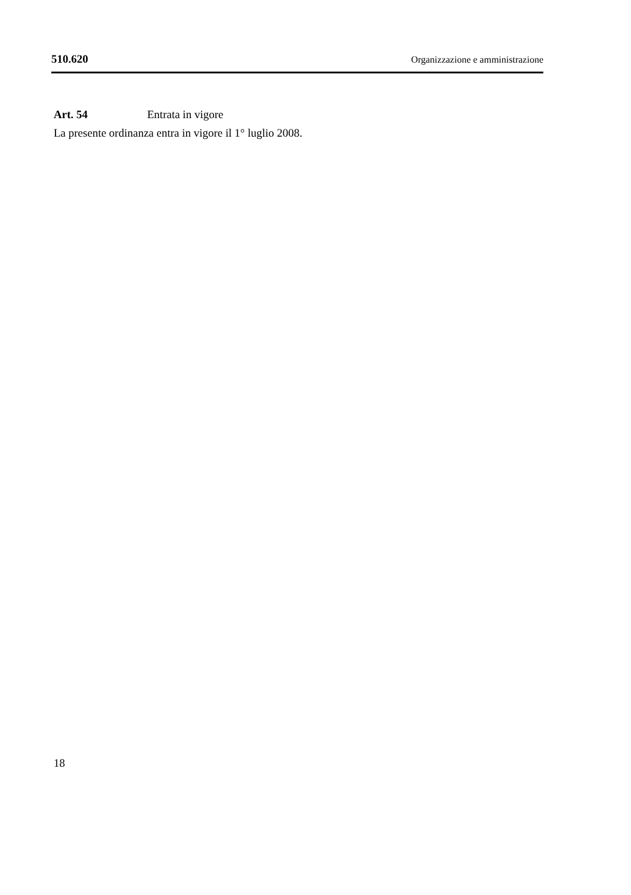510.620 Organizzazione e amministrazione
Art. 54 Entrata in vigore
La presente ordinanza entra in vigore il 1° luglio 2008.
18